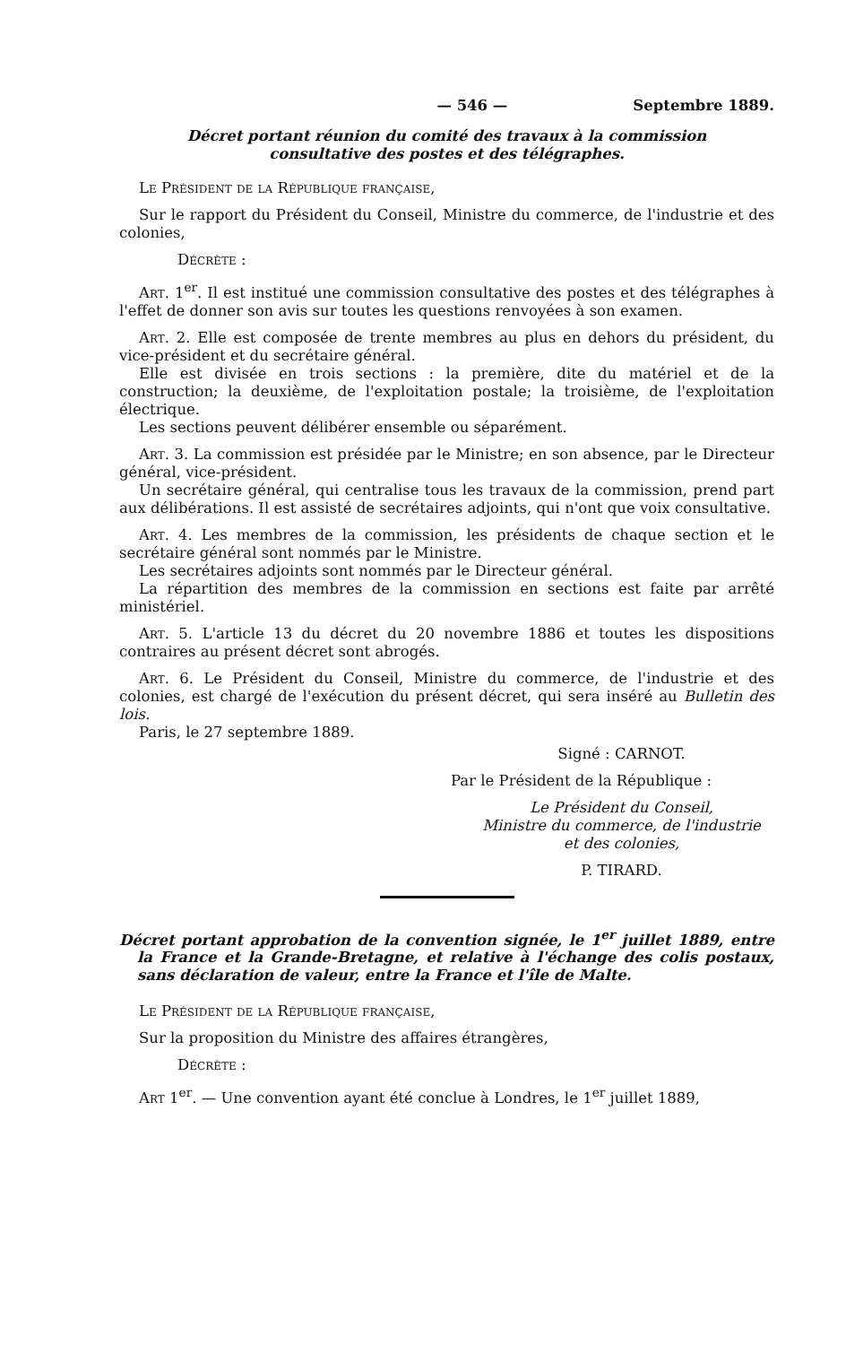— 546 — Septembre 1889.
Décret portant réunion du comité des travaux à la commission consultative des postes et des télégraphes.
Le Président de la République française,
Sur le rapport du Président du Conseil, Ministre du commerce, de l'industrie et des colonies,
Décrète :
Art. 1<sup>er</sup>. Il est institué une commission consultative des postes et des télégraphes à l'effet de donner son avis sur toutes les questions renvoyées à son examen.
Art. 2. Elle est composée de trente membres au plus en dehors du président, du vice-président et du secrétaire général.
Elle est divisée en trois sections : la première, dite du matériel et de la construction; la deuxième, de l'exploitation postale; la troisième, de l'exploitation électrique.
Les sections peuvent délibérer ensemble ou séparément.
Art. 3. La commission est présidée par le Ministre; en son absence, par le Directeur général, vice-président.
Un secrétaire général, qui centralise tous les travaux de la commission, prend part aux délibérations. Il est assisté de secrétaires adjoints, qui n'ont que voix consultative.
Art. 4. Les membres de la commission, les présidents de chaque section et le secrétaire général sont nommés par le Ministre.
Les secrétaires adjoints sont nommés par le Directeur général.
La répartition des membres de la commission en sections est faite par arrêté ministériel.
Art. 5. L'article 13 du décret du 20 novembre 1886 et toutes les dispositions contraires au présent décret sont abrogés.
Art. 6. Le Président du Conseil, Ministre du commerce, de l'industrie et des colonies, est chargé de l'exécution du présent décret, qui sera inséré au Bulletin des lois.
Paris, le 27 septembre 1889.
Signé : CARNOT.
Par le Président de la République :
Le Président du Conseil,
Ministre du commerce, de l'industrie
et des colonies,
P. TIRARD.
Décret portant approbation de la convention signée, le 1<sup>er</sup> juillet 1889, entre la France et la Grande-Bretagne, et relative à l'échange des colis postaux, sans déclaration de valeur, entre la France et l'île de Malte.
Le Président de la République française,
Sur la proposition du Ministre des affaires étrangères,
Décrète :
Art 1<sup>er</sup>. — Une convention ayant été conclue à Londres, le 1<sup>er</sup> juillet 1889,